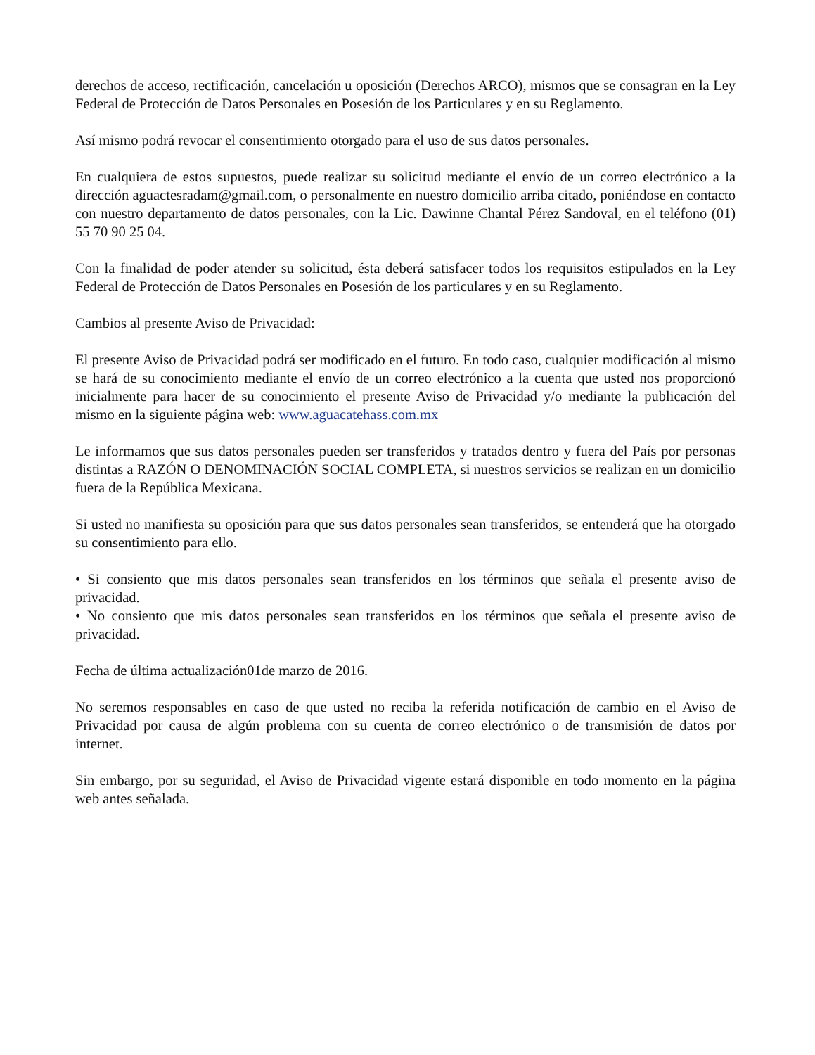derechos de acceso, rectificación, cancelación u oposición (Derechos ARCO), mismos que se consagran en la Ley Federal de Protección de Datos Personales en Posesión de los Particulares y en su Reglamento.
Así mismo podrá revocar el consentimiento otorgado para el uso de sus datos personales.
En cualquiera de estos supuestos, puede realizar su solicitud mediante el envío de un correo electrónico a la dirección aguactesradam@gmail.com, o personalmente en nuestro domicilio arriba citado, poniéndose en contacto con nuestro departamento de datos personales, con la Lic. Dawinne Chantal Pérez Sandoval, en el teléfono (01) 55 70 90 25 04.
Con la finalidad de poder atender su solicitud, ésta deberá satisfacer todos los requisitos estipulados en la Ley Federal de Protección de Datos Personales en Posesión de los particulares y en su Reglamento.
Cambios al presente Aviso de Privacidad:
El presente Aviso de Privacidad podrá ser modificado en el futuro. En todo caso, cualquier modificación al mismo se hará de su conocimiento mediante el envío de un correo electrónico a la cuenta que usted nos proporcionó inicialmente para hacer de su conocimiento el presente Aviso de Privacidad y/o mediante la publicación del mismo en la siguiente página web: www.aguacatehass.com.mx
Le informamos que sus datos personales pueden ser transferidos y tratados dentro y fuera del País por personas distintas a RAZÓN O DENOMINACIÓN SOCIAL COMPLETA, si nuestros servicios se realizan en un domicilio fuera de la República Mexicana.
Si usted no manifiesta su oposición para que sus datos personales sean transferidos, se entenderá que ha otorgado su consentimiento para ello.
• Si consiento que mis datos personales sean transferidos en los términos que señala el presente aviso de privacidad.
• No consiento que mis datos personales sean transferidos en los términos que señala el presente aviso de privacidad.
Fecha de última actualización01de marzo de 2016.
No seremos responsables en caso de que usted no reciba la referida notificación de cambio en el Aviso de Privacidad por causa de algún problema con su cuenta de correo electrónico o de transmisión de datos por internet.
Sin embargo, por su seguridad, el Aviso de Privacidad vigente estará disponible en todo momento en la página web antes señalada.